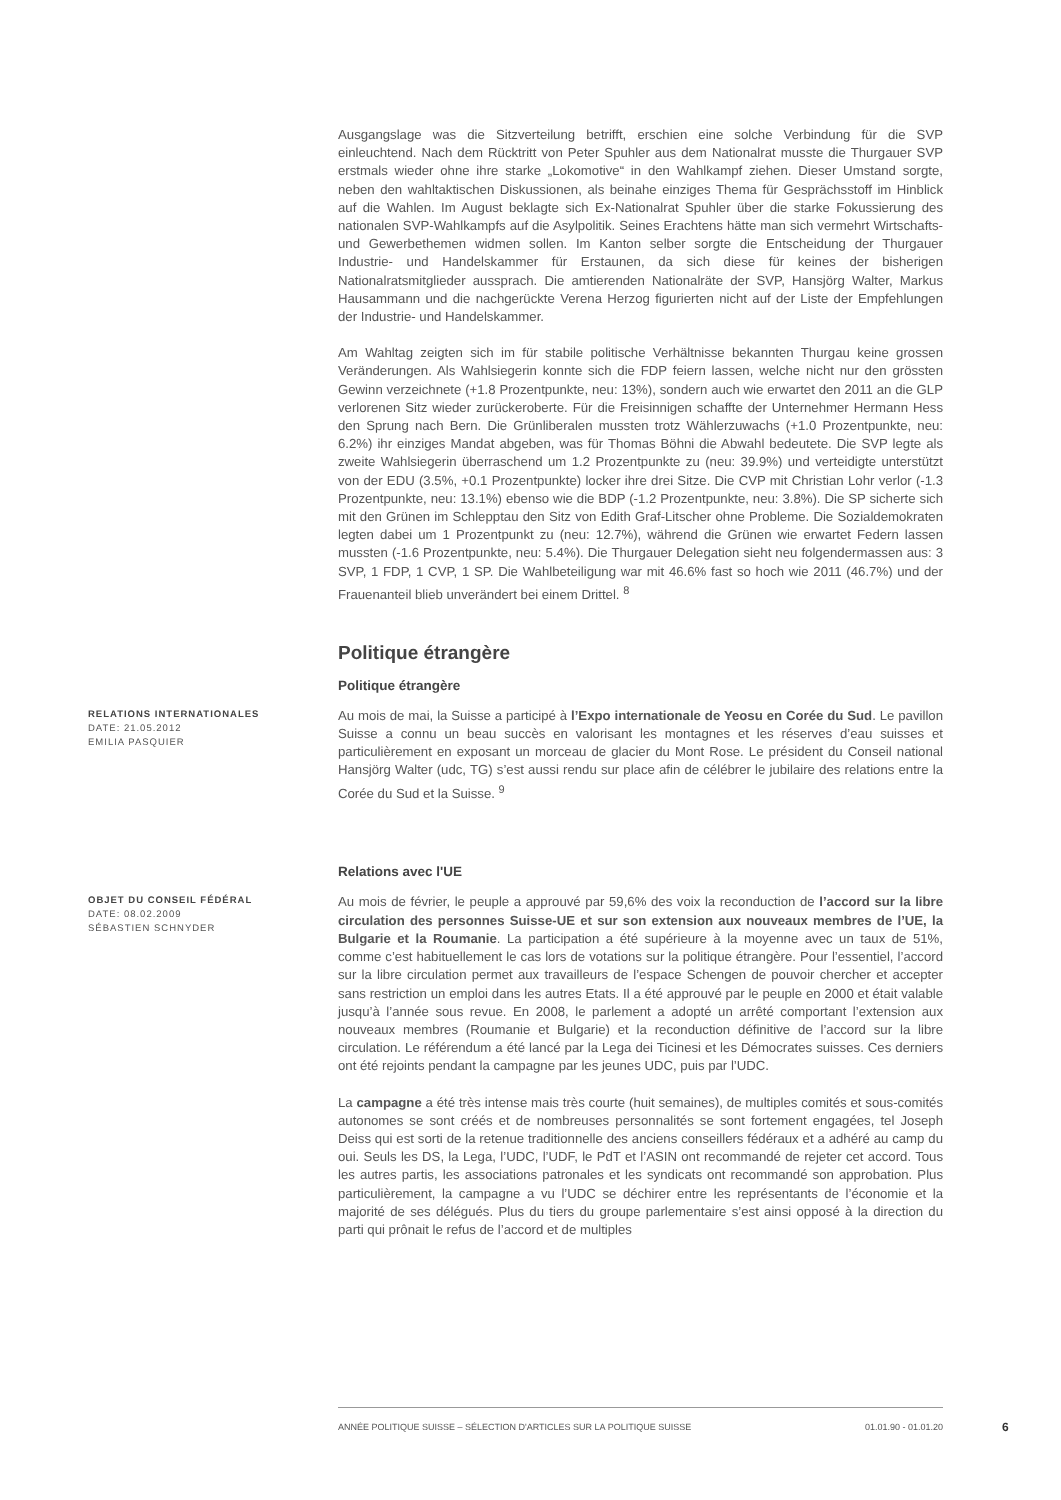Ausgangslage was die Sitzverteilung betrifft, erschien eine solche Verbindung für die SVP einleuchtend. Nach dem Rücktritt von Peter Spuhler aus dem Nationalrat musste die Thurgauer SVP erstmals wieder ohne ihre starke „Lokomotive“ in den Wahlkampf ziehen. Dieser Umstand sorgte, neben den wahltaktischen Diskussionen, als beinahe einziges Thema für Gesprächsstoff im Hinblick auf die Wahlen. Im August beklagte sich Ex-Nationalrat Spuhler über die starke Fokussierung des nationalen SVP-Wahlkampfs auf die Asylpolitik. Seines Erachtens hätte man sich vermehrt Wirtschafts- und Gewerbethemen widmen sollen. Im Kanton selber sorgte die Entscheidung der Thurgauer Industrie- und Handelskammer für Erstaunen, da sich diese für keines der bisherigen Nationalratsmitglieder aussprach. Die amtierenden Nationalräte der SVP, Hansjörg Walter, Markus Hausammann und die nachgerückte Verena Herzog figurierten nicht auf der Liste der Empfehlungen der Industrie- und Handelskammer.
Am Wahltag zeigten sich im für stabile politische Verhältnisse bekannten Thurgau keine grossen Veränderungen. Als Wahlsiegerin konnte sich die FDP feiern lassen, welche nicht nur den grössten Gewinn verzeichnete (+1.8 Prozentpunkte, neu: 13%), sondern auch wie erwartet den 2011 an die GLP verlorenen Sitz wieder zurückeroberte. Für die Freisinnigen schaffte der Unternehmer Hermann Hess den Sprung nach Bern. Die Grünliberalen mussten trotz Wählerzuwachs (+1.0 Prozentpunkte, neu: 6.2%) ihr einziges Mandat abgeben, was für Thomas Böhni die Abwahl bedeutete. Die SVP legte als zweite Wahlsiegerin überraschend um 1.2 Prozentpunkte zu (neu: 39.9%) und verteidigte unterstützt von der EDU (3.5%, +0.1 Prozentpunkte) locker ihre drei Sitze. Die CVP mit Christian Lohr verlor (-1.3 Prozentpunkte, neu: 13.1%) ebenso wie die BDP (-1.2 Prozentpunkte, neu: 3.8%). Die SP sicherte sich mit den Grünen im Schlepptau den Sitz von Edith Graf-Litscher ohne Probleme. Die Sozialdemokraten legten dabei um 1 Prozentpunkt zu (neu: 12.7%), während die Grünen wie erwartet Federn lassen mussten (-1.6 Prozentpunkte, neu: 5.4%). Die Thurgauer Delegation sieht neu folgendermassen aus: 3 SVP, 1 FDP, 1 CVP, 1 SP. Die Wahlbeteiligung war mit 46.6% fast so hoch wie 2011 (46.7%) und der Frauenanteil blieb unverändert bei einem Drittel. <sup>8</sup>
Politique étrangère
Politique étrangère
RELATIONS INTERNATIONALES
DATE: 21.05.2012
EMILIA PASQUIER
Au mois de mai, la Suisse a participé à l’Expo internationale de Yeosu en Corée du Sud. Le pavillon Suisse a connu un beau succès en valorisant les montagnes et les réserves d’eau suisses et particulièrement en exposant un morceau de glacier du Mont Rose. Le président du Conseil national Hansjörg Walter (udc, TG) s’est aussi rendu sur place afin de célébrer le jubilaire des relations entre la Corée du Sud et la Suisse. <sup>9</sup>
Relations avec l'UE
OBJET DU CONSEIL FÉDÉRAL
DATE: 08.02.2009
SÉBASTIEN SCHNYDER
Au mois de février, le peuple a approuvé par 59,6% des voix la reconduction de l’accord sur la libre circulation des personnes Suisse-UE et sur son extension aux nouveaux membres de l’UE, la Bulgarie et la Roumanie. La participation a été supérieure à la moyenne avec un taux de 51%, comme c’est habituellement le cas lors de votations sur la politique étrangère. Pour l’essentiel, l’accord sur la libre circulation permet aux travailleurs de l’espace Schengen de pouvoir chercher et accepter sans restriction un emploi dans les autres Etats. Il a été approuvé par le peuple en 2000 et était valable jusqu’à l’année sous revue. En 2008, le parlement a adopté un arrêté comportant l’extension aux nouveaux membres (Roumanie et Bulgarie) et la reconduction définitive de l’accord sur la libre circulation. Le référendum a été lancé par la Lega dei Ticinesi et les Démocrates suisses. Ces derniers ont été rejoints pendant la campagne par les jeunes UDC, puis par l’UDC.
La campagne a été très intense mais très courte (huit semaines), de multiples comités et sous-comités autonomes se sont créés et de nombreuses personnalités se sont fortement engagées, tel Joseph Deiss qui est sorti de la retenue traditionnelle des anciens conseillers fédéraux et a adhéré au camp du oui. Seuls les DS, la Lega, l’UDC, l’UDF, le PdT et l’ASIN ont recommandé de rejeter cet accord. Tous les autres partis, les associations patronales et les syndicats ont recommandé son approbation. Plus particulièrement, la campagne a vu l’UDC se déchirer entre les représentants de l’économie et la majorité de ses délégués. Plus du tiers du groupe parlementaire s’est ainsi opposé à la direction du parti qui prônait le refus de l’accord et de multiples
ANNÉE POLITIQUE SUISSE – SÉLECTION D'ARTICLES SUR LA POLITIQUE SUISSE 01.01.90 - 01.01.20
6